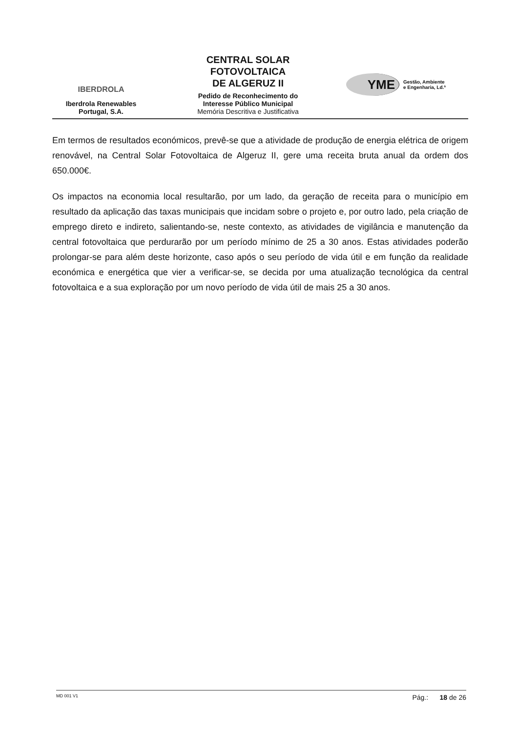IBERDROLA
Iberdrola Renewables
Portugal, S.A.
CENTRAL SOLAR
FOTOVOLTAICA
DE ALGERUZ II
Pedido de Reconhecimento do
Interesse Público Municipal
Memória Descritiva e Justificativa
YME
Gestão, Ambiente
e Engenharia, Ld.ª
Em termos de resultados económicos, prevê-se que a atividade de produção de energia elétrica de origem renovável, na Central Solar Fotovoltaica de Algeruz II, gere uma receita bruta anual da ordem dos 650.000€.
Os impactos na economia local resultarão, por um lado, da geração de receita para o município em resultado da aplicação das taxas municipais que incidam sobre o projeto e, por outro lado, pela criação de emprego direto e indireto, salientando-se, neste contexto, as atividades de vigilância e manutenção da central fotovoltaica que perdurarão por um período mínimo de 25 a 30 anos. Estas atividades poderão prolongar-se para além deste horizonte, caso após o seu período de vida útil e em função da realidade económica e energética que vier a verificar-se, se decida por uma atualização tecnológica da central fotovoltaica e a sua exploração por um novo período de vida útil de mais 25 a 30 anos.
MD 001 V1 Pág.: 18 de 26